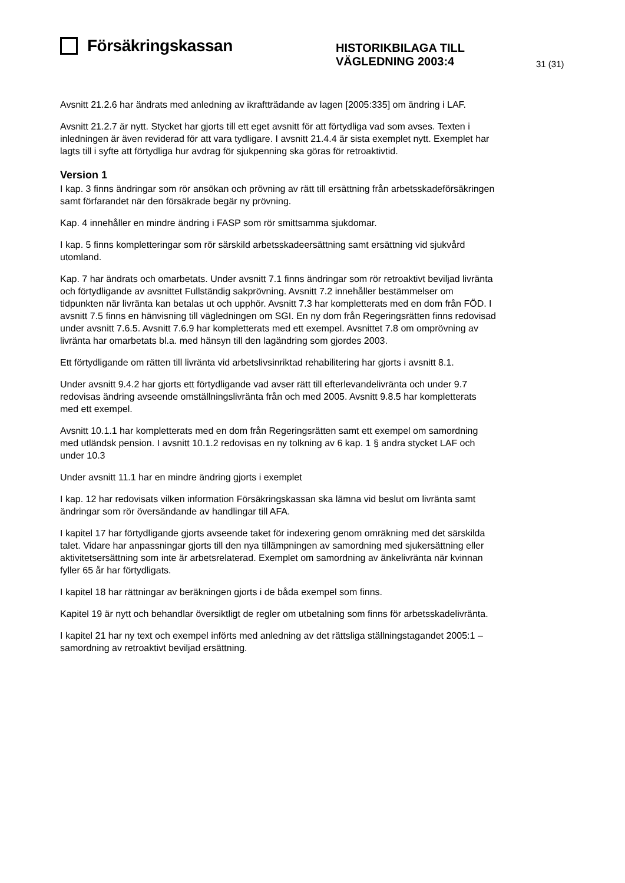Försäkringskassan
HISTORIKBILAGA TILL
VÄGLEDNING 2003:4
31 (31)
Avsnitt 21.2.6 har ändrats med anledning av ikraftträdande av lagen [2005:335] om ändring i LAF.
Avsnitt 21.2.7 är nytt. Stycket har gjorts till ett eget avsnitt för att förtydliga vad som avses. Texten i inledningen är även reviderad för att vara tydligare. I avsnitt 21.4.4 är sista exemplet nytt. Exemplet har lagts till i syfte att förtydliga hur avdrag för sjukpenning ska göras för retroaktivtid.
Version 1
I kap. 3 finns ändringar som rör ansökan och prövning av rätt till ersättning från arbetsskadeförsäkringen samt förfarandet när den försäkrade begär ny prövning.
Kap. 4 innehåller en mindre ändring i FASP som rör smittsamma sjukdomar.
I kap. 5 finns kompletteringar som rör särskild arbetsskadeersättning samt ersättning vid sjukvård utomland.
Kap. 7 har ändrats och omarbetats. Under avsnitt 7.1 finns ändringar som rör retroaktivt beviljad livränta och förtydligande av avsnittet Fullständig sakprövning. Avsnitt 7.2 innehåller bestämmelser om tidpunkten när livränta kan betalas ut och upphör. Avsnitt 7.3 har kompletterats med en dom från FÖD. I avsnitt 7.5 finns en hänvisning till vägledningen om SGI. En ny dom från Regeringsrätten finns redovisad under avsnitt 7.6.5. Avsnitt 7.6.9 har kompletterats med ett exempel. Avsnittet 7.8 om omprövning av livränta har omarbetats bl.a. med hänsyn till den lagändring som gjordes 2003.
Ett förtydligande om rätten till livränta vid arbetslivsinriktad rehabilitering har gjorts i avsnitt 8.1.
Under avsnitt 9.4.2 har gjorts ett förtydligande vad avser rätt till efterlevandelivränta och under 9.7 redovisas ändring avseende omställningslivränta från och med 2005. Avsnitt 9.8.5 har kompletterats med ett exempel.
Avsnitt 10.1.1 har kompletterats med en dom från Regeringsrätten samt ett exempel om samordning med utländsk pension. I avsnitt 10.1.2 redovisas en ny tolkning av 6 kap. 1 § andra stycket LAF och under 10.3
Under avsnitt 11.1 har en mindre ändring gjorts i exemplet
I kap. 12 har redovisats vilken information Försäkringskassan ska lämna vid beslut om livränta samt ändringar som rör översändande av handlingar till AFA.
I kapitel 17 har förtydligande gjorts avseende taket för indexering genom omräkning med det särskilda talet. Vidare har anpassningar gjorts till den nya tillämpningen av samordning med sjukersättning eller aktivitetsersättning som inte är arbetsrelaterad. Exemplet om samordning av änkelivränta när kvinnan fyller 65 år har förtydligats.
I kapitel 18 har rättningar av beräkningen gjorts i de båda exempel som finns.
Kapitel 19 är nytt och behandlar översiktligt de regler om utbetalning som finns för arbetsskadelivränta.
I kapitel 21 har ny text och exempel införts med anledning av det rättsliga ställningstagandet 2005:1 – samordning av retroaktivt beviljad ersättning.